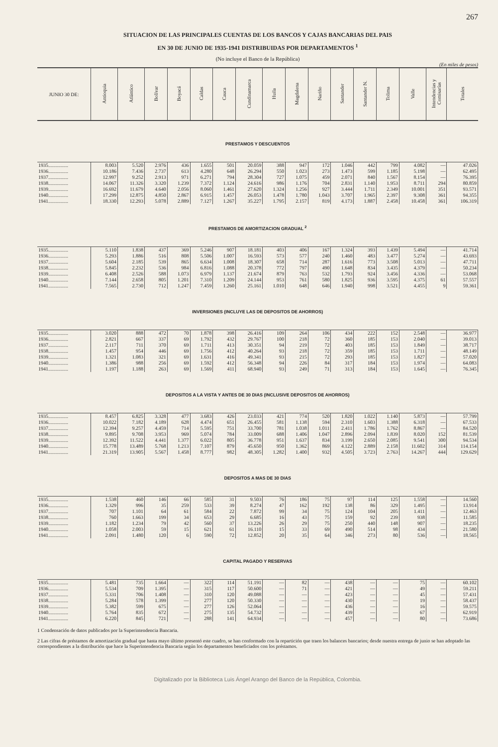267
SITUACION DE LAS PRINCIPALES CUENTAS DE LOS BANCOS Y CAJAS BANCARIAS DEL PAIS
EN 30 DE JUNIO DE 1935-1941 DISTRIBUIDAS POR DEPARTAMENTOS <sup>1</sup>
(No incluye el Banco de la República)
(En miles de pesos)
| JUNIO 30 DE: | Antioquia | Atlántico | Bolívar | Boyacá | Caldas | Cauca | Cundinamarca | Huila | Magdalena | Nariño | Santander | Santander N. | Tolima | Valle | Intendencias y Comisarías | Totales |
| --- | --- | --- | --- | --- | --- | --- | --- | --- | --- | --- | --- | --- | --- | --- | --- | --- |
| PRESTAMOS Y DESCUENTOS | | | | | | | | | | | | | | | | |
| 1935................ | 8.003 | 5.520 | 2.976 | 436 | 1.655 | 501 | 20.059 | 388 | 947 | 172 | 1.046 | 442 | 799 | 4.082 | — | 47.026 |
| 1936................ | 10.186 | 7.436 | 2.737 | 613 | 4.280 | 648 | 26.294 | 550 | 1.023 | 273 | 1.473 | 599 | 1.185 | 5.198 | — | 62.495 |
| 1937................ | 12.997 | 9.252 | 2.913 | 971 | 6.271 | 794 | 28.304 | 727 | 1.075 | 459 | 2.071 | 840 | 1.567 | 8.154 | — | 76.395 |
| 1938................ | 14.067 | 11.326 | 3.320 | 1.239 | 7.372 | 1.124 | 24.616 | 986 | 1.176 | 704 | 2.831 | 1.140 | 1.953 | 8.711 | 294 | 80.859 |
| 1939................ | 16.692 | 11.679 | 4.640 | 2.056 | 8.060 | 1.461 | 27.620 | 1.324 | 1.256 | 927 | 3.444 | 1.711 | 2.349 | 10.001 | 351 | 93.571 |
| 1940................ | 17.299 | 12.875 | 4.850 | 2.867 | 6.915 | 1.457 | 26.053 | 1.478 | 1.780 | 1.043 | 3.707 | 1.965 | 2.397 | 9.308 | 361 | 94.355 |
| 1941................ | 18.330 | 12.293 | 5.078 | 2.889 | 7.127 | 1.267 | 35.227 | 1.795 | 2.157 | 819 | 4.173 | 1.887 | 2.458 | 10.458 | 361 | 106.319 |
| PRESTAMOS DE AMORTIZACION GRADUAL <sup>2</sup> | | | | | | | | | | | | | | | | |
| 1935................ | 5.110 | 1.838 | 437 | 369 | 5.246 | 907 | 18.181 | 403 | 406 | 167 | 1.324 | 393 | 1.439 | 5.494 | — | 41.714 |
| 1936................ | 5.293 | 1.886 | 516 | 808 | 5.506 | 1.007 | 16.593 | 573 | 577 | 240 | 1.460 | 483 | 3.477 | 5.274 | — | 43.693 |
| 1937................ | 5.604 | 2.185 | 539 | 865 | 6.634 | 1.008 | 18.307 | 658 | 714 | 287 | 1.616 | 773 | 3.508 | 5.013 | — | 47.711 |
| 1938................ | 5.845 | 2.232 | 536 | 984 | 6.816 | 1.088 | 20.378 | 772 | 797 | 490 | 1.648 | 834 | 3.435 | 4.379 | — | 50.234 |
| 1939................ | 6.408 | 2.526 | 588 | 1.073 | 6.979 | 1.137 | 21.674 | 879 | 763 | 532 | 1.793 | 924 | 3.456 | 4.336 | — | 53.068 |
| 1940................ | 7.144 | 2.658 | 805 | 1.201 | 7.310 | 1.209 | 24.144 | 953 | 761 | 580 | 1.825 | 936 | 3.595 | 4.375 | 61 | 57.557 |
| 1941................ | 7.565 | 2.730 | 712 | 1.247 | 7.459 | 1.260 | 25.161 | 1.010 | 648 | 646 | 1.940 | 998 | 3.521 | 4.455 | 9 | 59.361 |
| INVERSIONES (INCLUYE LAS DE DEPOSITOS DE AHORROS) | | | | | | | | | | | | | | | | |
| 1935................ | 3.020 | 888 | 472 | 70 | 1.878 | 398 | 26.416 | 109 | 264 | 106 | 434 | 222 | 152 | 2.548 | — | 36.977 |
| 1936................ | 2.821 | 667 | 337 | 69 | 1.792 | 432 | 29.767 | 100 | 218 | 72 | 360 | 185 | 153 | 2.040 | — | 39.013 |
| 1937................ | 2.117 | 711 | 370 | 69 | 1.711 | 413 | 30.351 | 94 | 219 | 72 | 403 | 185 | 153 | 1.849 | — | 38.717 |
| 1938................ | 1.457 | 954 | 446 | 69 | 1.756 | 412 | 40.264 | 93 | 218 | 72 | 359 | 185 | 153 | 1.711 | — | 48.149 |
| 1939................ | 1.321 | 1.083 | 321 | 69 | 1.631 | 416 | 49.341 | 93 | 215 | 72 | 293 | 185 | 153 | 1.827 | — | 57.020 |
| 1940................ | 1.386 | 988 | 256 | 69 | 1.592 | 412 | 56.348 | 94 | 226 | 84 | 317 | 184 | 153 | 1.974 | — | 64.083 |
| 1941................ | 1.197 | 1.188 | 263 | 69 | 1.569 | 411 | 68.940 | 93 | 249 | 71 | 313 | 184 | 153 | 1.645 | — | 76.345 |
| DEPOSITOS A LA VISTA Y ANTES DE 30 DIAS (INCLUSIVE DEPOSITOS DE AHORROS) | | | | | | | | | | | | | | | | |
| 1935................ | 8.457 | 6.825 | 3.328 | 477 | 3.683 | 426 | 23.033 | 421 | 774 | 520 | 1.820 | 1.022 | 1.140 | 5.873 | — | 57.799 |
| 1936................ | 10.022 | 7.182 | 4.189 | 628 | 4.474 | 651 | 26.455 | 581 | 1.138 | 594 | 2.310 | 1.603 | 1.388 | 6.318 | — | 67.533 |
| 1937................ | 12.394 | 9.257 | 4.459 | 714 | 5.595 | 751 | 33.700 | 781 | 1.038 | 1.011 | 2.411 | 1.786 | 1.762 | 8.867 | — | 84.520 |
| 1938................ | 9.895 | 9.708 | 3.953 | 969 | 5.074 | 784 | 33.009 | 688 | 1.406 | 1.047 | 2.896 | 2.094 | 1.839 | 8.020 | 152 | 81.539 |
| 1939................ | 12.392 | 11.522 | 4.441 | 1.377 | 6.022 | 805 | 36.778 | 951 | 1.637 | 834 | 3.199 | 2.650 | 2.085 | 9.541 | 300 | 94.534 |
| 1940................ | 15.778 | 13.489 | 5.768 | 1.213 | 7.107 | 879 | 45.650 | 950 | 1.362 | 869 | 4.122 | 2.889 | 2.158 | 11.602 | 314 | 114.154 |
| 1941................ | 21.319 | 13.905 | 5.567 | 1.458 | 8.777 | 982 | 48.305 | 1.282 | 1.400 | 932 | 4.505 | 3.723 | 2.763 | 14.267 | 444 | 129.629 |
| DEPOSITOS A MAS DE 30 DIAS | | | | | | | | | | | | | | | | |
| 1935................ | 1.538 | 460 | 146 | 66 | 585 | 31 | 9.503 | 76 | 186 | 75 | 97 | 114 | 125 | 1.558 | — | 14.560 |
| 1936................ | 1.329 | 996 | 35 | 259 | 533 | 39 | 8.274 | 47 | 162 | 192 | 138 | 86 | 329 | 1.495 | — | 13.914 |
| 1937................ | 707 | 1.101 | 64 | 61 | 584 | 22 | 7.872 | 99 | 34 | 75 | 124 | 104 | 205 | 1.411 | — | 12.463 |
| 1938................ | 760 | 1.663 | 199 | 34 | 653 | 29 | 6.685 | 16 | 43 | 75 | 159 | 92 | 239 | 938 | — | 11.585 |
| 1939................ | 1.182 | 1.234 | 79 | 42 | 560 | 37 | 13.226 | 26 | 29 | 75 | 250 | 440 | 148 | 907 | — | 18.235 |
| 1940................ | 1.058 | 2.003 | 59 | 15 | 621 | 61 | 16.110 | 15 | 33 | 69 | 490 | 514 | 98 | 434 | — | 21.580 |
| 1941................ | 2.091 | 1.480 | 120 | 6 | 590 | 72 | 12.852 | 20 | 35 | 64 | 346 | 273 | 80 | 536 | — | 18.565 |
| CAPITAL PAGADO Y RESERVAS | | | | | | | | | | | | | | | | |
| 1935................ | 5.481 | 735 | 1.664 | — | 322 | 114 | 51.191 | — | 82 | — | 438 | — | — | 75 | — | 60.102 |
| 1936................ | 5.534 | 709 | 1.395 | — | 315 | 117 | 50.600 | — | 71 | — | 421 | — | — | 49 | — | 59.211 |
| 1937................ | 5.331 | 706 | 1.408 | — | 310 | 120 | 49.088 | — | — | — | 423 | — | — | 45 | — | 57.431 |
| 1938................ | 5.284 | 578 | 1.399 | — | 277 | 120 | 50.330 | — | — | — | 430 | — | — | 19 | — | 58.437 |
| 1939................ | 5.382 | 599 | 675 | — | 277 | 126 | 52.064 | — | — | — | 436 | — | — | 16 | — | 59.575 |
| 1940................ | 5.764 | 835 | 672 | — | 275 | 135 | 54.732 | — | — | — | 439 | — | — | 67 | — | 62.919 |
| 1941................ | 6.220 | 845 | 721 | — | 288 | 141 | 64.934 | — | — | — | 457 | — | — | 80 | — | 73.686 |
1 Condensación de datos publicados por la Superintendencia Bancaria.
2 Las cifras de préstamos de amortización gradual que hasta mayo último presentó este cuadro, se han conformado con la repartición que traen los balances bancarios; desde nuestra entrega de junio se han adoptado las correspondientes a la distribución que hace la Superintendencia Bancaria según los departamentos beneficiados con los préstamos.
Digitalizado por la Biblioteca Luis Ángel Arango del Banco de la República, Colombia.